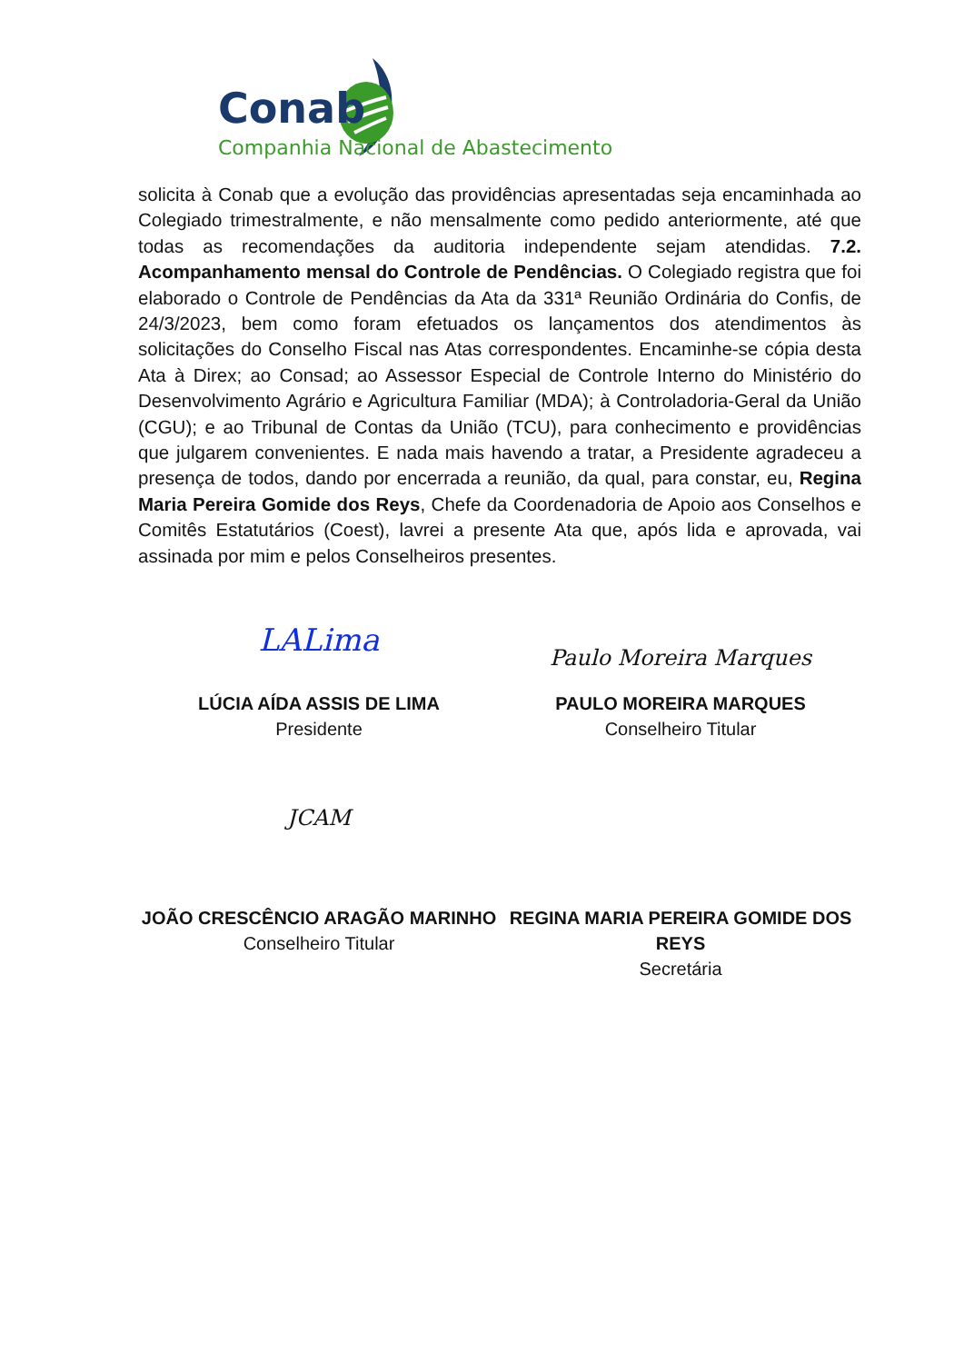Conab
Companhia Nacional de Abastecimento
solicita à Conab que a evolução das providências apresentadas seja encaminhada ao Colegiado trimestralmente, e não mensalmente como pedido anteriormente, até que todas as recomendações da auditoria independente sejam atendidas. 7.2. Acompanhamento mensal do Controle de Pendências. O Colegiado registra que foi elaborado o Controle de Pendências da Ata da 331ª Reunião Ordinária do Confis, de 24/3/2023, bem como foram efetuados os lançamentos dos atendimentos às solicitações do Conselho Fiscal nas Atas correspondentes. Encaminhe-se cópia desta Ata à Direx; ao Consad; ao Assessor Especial de Controle Interno do Ministério do Desenvolvimento Agrário e Agricultura Familiar (MDA); à Controladoria-Geral da União (CGU); e ao Tribunal de Contas da União (TCU), para conhecimento e providências que julgarem convenientes. E nada mais havendo a tratar, a Presidente agradeceu a presença de todos, dando por encerrada a reunião, da qual, para constar, eu, Regina Maria Pereira Gomide dos Reys, Chefe da Coordenadoria de Apoio aos Conselhos e Comitês Estatutários (Coest), lavrei a presente Ata que, após lida e aprovada, vai assinada por mim e pelos Conselheiros presentes.
LALima
LÚCIA AÍDA ASSIS DE LIMA
Presidente
Paulo Moreira Marques
PAULO MOREIRA MARQUES
Conselheiro Titular
JCAM
JOÃO CRESCÊNCIO ARAGÃO MARINHO
Conselheiro Titular
REGINA MARIA PEREIRA GOMIDE DOS REYS
Secretária